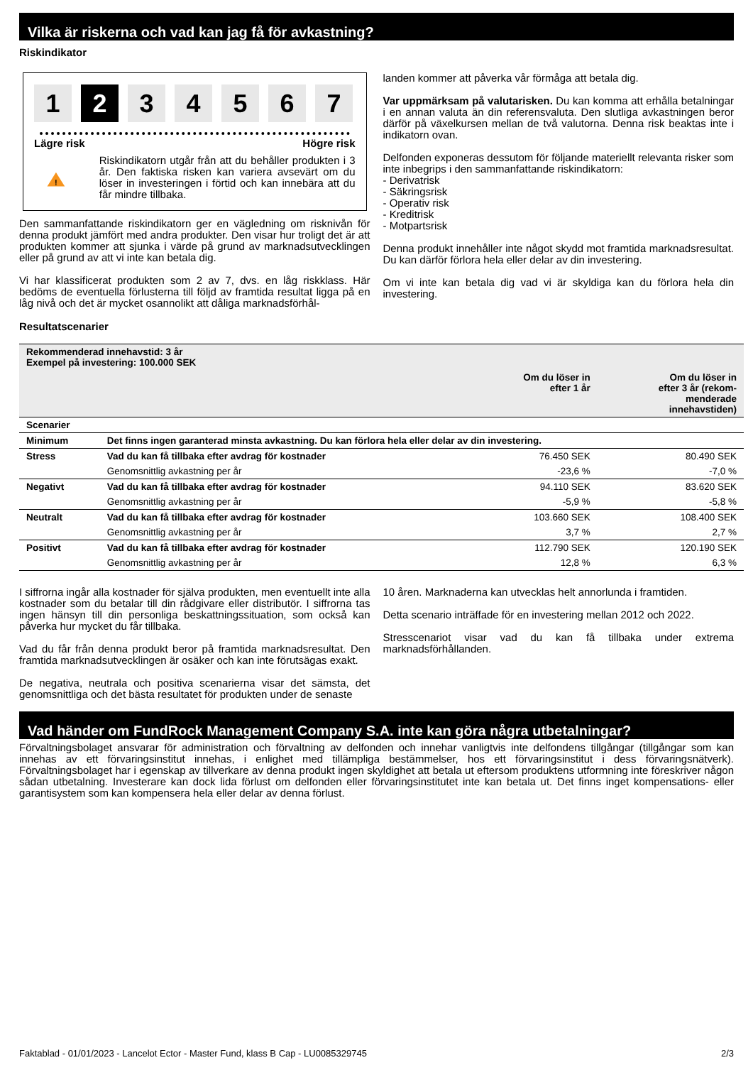Vilka är riskerna och vad kan jag få för avkastning?
Riskindikator
1 2 3 4 5 6 7
Lägre risk Högre risk
!
Riskindikatorn utgår från att du behåller produkten i 3 år. Den faktiska risken kan variera avsevärt om du löser in investeringen i förtid och kan innebära att du får mindre tillbaka.
Den sammanfattande riskindikatorn ger en vägledning om risknivån för denna produkt jämfört med andra produkter. Den visar hur troligt det är att produkten kommer att sjunka i värde på grund av marknadsutvecklingen eller på grund av att vi inte kan betala dig.
Vi har klassificerat produkten som 2 av 7, dvs. en låg riskklass. Här bedöms de eventuella förlusterna till följd av framtida resultat ligga på en låg nivå och det är mycket osannolikt att dåliga marknadsförhål-
landen kommer att påverka vår förmåga att betala dig.
Var uppmärksam på valutarisken. Du kan komma att erhålla betalningar i en annan valuta än din referensvaluta. Den slutliga avkastningen beror därför på växelkursen mellan de två valutorna. Denna risk beaktas inte i indikatorn ovan.
Delfonden exponeras dessutom för följande materiellt relevanta risker som inte inbegrips i den sammanfattande riskindikatorn:
- Derivatrisk
- Säkringsrisk
- Operativ risk
- Kreditrisk
- Motpartsrisk
Denna produkt innehåller inte något skydd mot framtida marknadsresultat. Du kan därför förlora hela eller delar av din investering.
Om vi inte kan betala dig vad vi är skyldiga kan du förlora hela din investering.
Resultatscenarier
| Rekommenderad innehavstid: 3 år Exempel på investering: 100.000 SEK | | | |
| | | Om du löser in efter 1 år | Om du löser in efter 3 år (rekom- menderade innehavstiden) |
| Scenarier | | | |
| Minimum | Det finns ingen garanterad minsta avkastning. Du kan förlora hela eller delar av din investering. | | |
| Stress | Vad du kan få tillbaka efter avdrag för kostnader | 76.450 SEK | 80.490 SEK |
| | Genomsnittlig avkastning per år | -23,6 % | -7,0 % |
| Negativt | Vad du kan få tillbaka efter avdrag för kostnader | 94.110 SEK | 83.620 SEK |
| | Genomsnittlig avkastning per år | -5,9 % | -5,8 % |
| Neutralt | Vad du kan få tillbaka efter avdrag för kostnader | 103.660 SEK | 108.400 SEK |
| | Genomsnittlig avkastning per år | 3,7 % | 2,7 % |
| Positivt | Vad du kan få tillbaka efter avdrag för kostnader | 112.790 SEK | 120.190 SEK |
| | Genomsnittlig avkastning per år | 12,8 % | 6,3 % |
I siffrorna ingår alla kostnader för själva produkten, men eventuellt inte alla kostnader som du betalar till din rådgivare eller distributör. I siffrorna tas ingen hänsyn till din personliga beskattningssituation, som också kan påverka hur mycket du får tillbaka.
Vad du får från denna produkt beror på framtida marknadsresultat. Den framtida marknadsutvecklingen är osäker och kan inte förutsägas exakt.
De negativa, neutrala och positiva scenarierna visar det sämsta, det genomsnittliga och det bästa resultatet för produkten under de senaste
10 åren. Marknaderna kan utvecklas helt annorlunda i framtiden.
Detta scenario inträffade för en investering mellan 2012 och 2022.
Stresscenariot visar vad du kan få tillbaka under extrema marknadsförhållanden.
Vad händer om FundRock Management Company S.A. inte kan göra några utbetalningar?
Förvaltningsbolaget ansvarar för administration och förvaltning av delfonden och innehar vanligtvis inte delfondens tillgångar (tillgångar som kan innehas av ett förvaringsinstitut innehas, i enlighet med tillämpliga bestämmelser, hos ett förvaringsinstitut i dess förvaringsnätverk). Förvaltningsbolaget har i egenskap av tillverkare av denna produkt ingen skyldighet att betala ut eftersom produktens utformning inte föreskriver någon sådan utbetalning. Investerare kan dock lida förlust om delfonden eller förvaringsinstitutet inte kan betala ut. Det finns inget kompensations- eller garantisystem som kan kompensera hela eller delar av denna förlust.
Faktablad - 01/01/2023 - Lancelot Ector - Master Fund, klass B Cap - LU0085329745 2/3